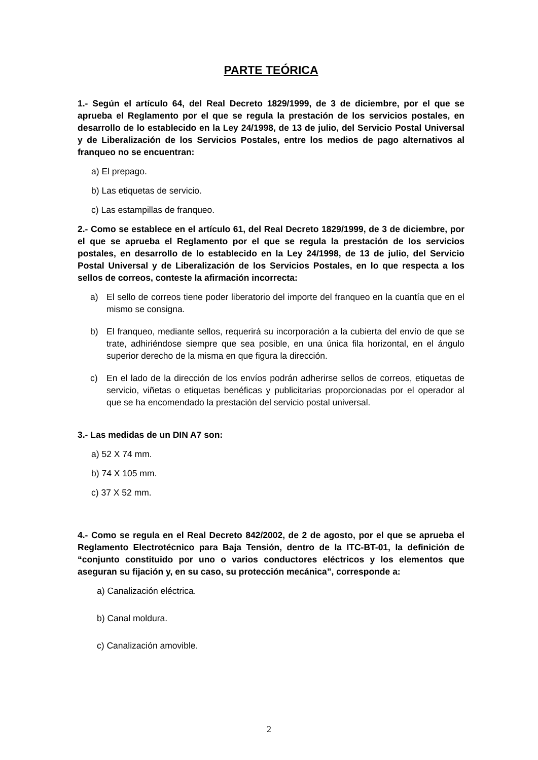PARTE TEÓRICA
1.- Según el artículo 64, del Real Decreto 1829/1999, de 3 de diciembre, por el que se aprueba el Reglamento por el que se regula la prestación de los servicios postales, en desarrollo de lo establecido en la Ley 24/1998, de 13 de julio, del Servicio Postal Universal y de Liberalización de los Servicios Postales, entre los medios de pago alternativos al franqueo no se encuentran:
a) El prepago.
b) Las etiquetas de servicio.
c) Las estampillas de franqueo.
2.- Como se establece en el artículo 61, del Real Decreto 1829/1999, de 3 de diciembre, por el que se aprueba el Reglamento por el que se regula la prestación de los servicios postales, en desarrollo de lo establecido en la Ley 24/1998, de 13 de julio, del Servicio Postal Universal y de Liberalización de los Servicios Postales, en lo que respecta a los sellos de correos, conteste la afirmación incorrecta:
a) El sello de correos tiene poder liberatorio del importe del franqueo en la cuantía que en el mismo se consigna.
b) El franqueo, mediante sellos, requerirá su incorporación a la cubierta del envío de que se trate, adhiriéndose siempre que sea posible, en una única fila horizontal, en el ángulo superior derecho de la misma en que figura la dirección.
c) En el lado de la dirección de los envíos podrán adherirse sellos de correos, etiquetas de servicio, viñetas o etiquetas benéficas y publicitarias proporcionadas por el operador al que se ha encomendado la prestación del servicio postal universal.
3.- Las medidas de un DIN A7 son:
a) 52 X 74 mm.
b) 74 X 105 mm.
c) 37 X 52 mm.
4.- Como se regula en el Real Decreto 842/2002, de 2 de agosto, por el que se aprueba el Reglamento Electrotécnico para Baja Tensión, dentro de la ITC-BT-01, la definición de “conjunto constituido por uno o varios conductores eléctricos y los elementos que aseguran su fijación y, en su caso, su protección mecánica”, corresponde a:
a) Canalización eléctrica.
b) Canal moldura.
c) Canalización amovible.
2